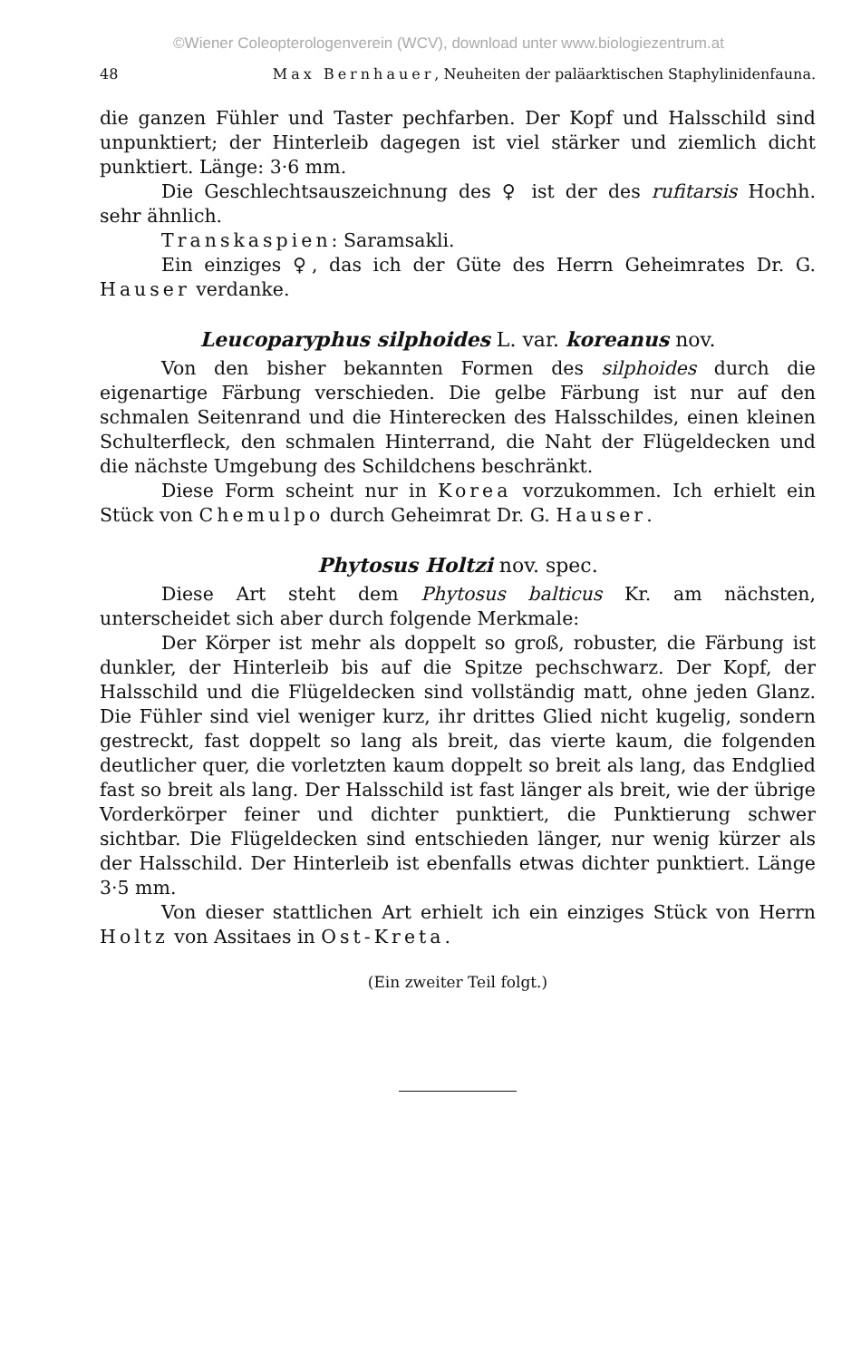©Wiener Coleopterologenverein (WCV), download unter www.biologiezentrum.at
48 Max Bernhauer, Neuheiten der paläarktischen Staphylinidenfauna.
die ganzen Fühler und Taster pechfarben. Der Kopf und Halsschild sind unpunktiert; der Hinterleib dagegen ist viel stärker und ziemlich dicht punktiert. Länge: 3·6 mm.
Die Geschlechtsauszeichnung des ♀ ist der des rufitarsis Hochh. sehr ähnlich.
Transkaspien: Saramsakli.
Ein einziges ♀, das ich der Güte des Herrn Geheimrates Dr. G. Hauser verdanke.
Leucoparyphus silphoides L. var. koreanus nov.
Von den bisher bekannten Formen des silphoides durch die eigenartige Färbung verschieden. Die gelbe Färbung ist nur auf den schmalen Seitenrand und die Hinterecken des Halsschildes, einen kleinen Schulterfleck, den schmalen Hinterrand, die Naht der Flügeldecken und die nächste Umgebung des Schildchens beschränkt.
Diese Form scheint nur in Korea vorzukommen. Ich erhielt ein Stück von Chemulpo durch Geheimrat Dr. G. Hauser.
Phytosus Holtzi nov. spec.
Diese Art steht dem Phytosus balticus Kr. am nächsten, unterscheidet sich aber durch folgende Merkmale:
Der Körper ist mehr als doppelt so groß, robuster, die Färbung ist dunkler, der Hinterleib bis auf die Spitze pechschwarz. Der Kopf, der Halsschild und die Flügeldecken sind vollständig matt, ohne jeden Glanz. Die Fühler sind viel weniger kurz, ihr drittes Glied nicht kugelig, sondern gestreckt, fast doppelt so lang als breit, das vierte kaum, die folgenden deutlicher quer, die vorletzten kaum doppelt so breit als lang, das Endglied fast so breit als lang. Der Halsschild ist fast länger als breit, wie der übrige Vorderkörper feiner und dichter punktiert, die Punktierung schwer sichtbar. Die Flügeldecken sind entschieden länger, nur wenig kürzer als der Halsschild. Der Hinterleib ist ebenfalls etwas dichter punktiert. Länge 3·5 mm.
Von dieser stattlichen Art erhielt ich ein einziges Stück von Herrn Holtz von Assitaes in Ost-Kreta.
(Ein zweiter Teil folgt.)